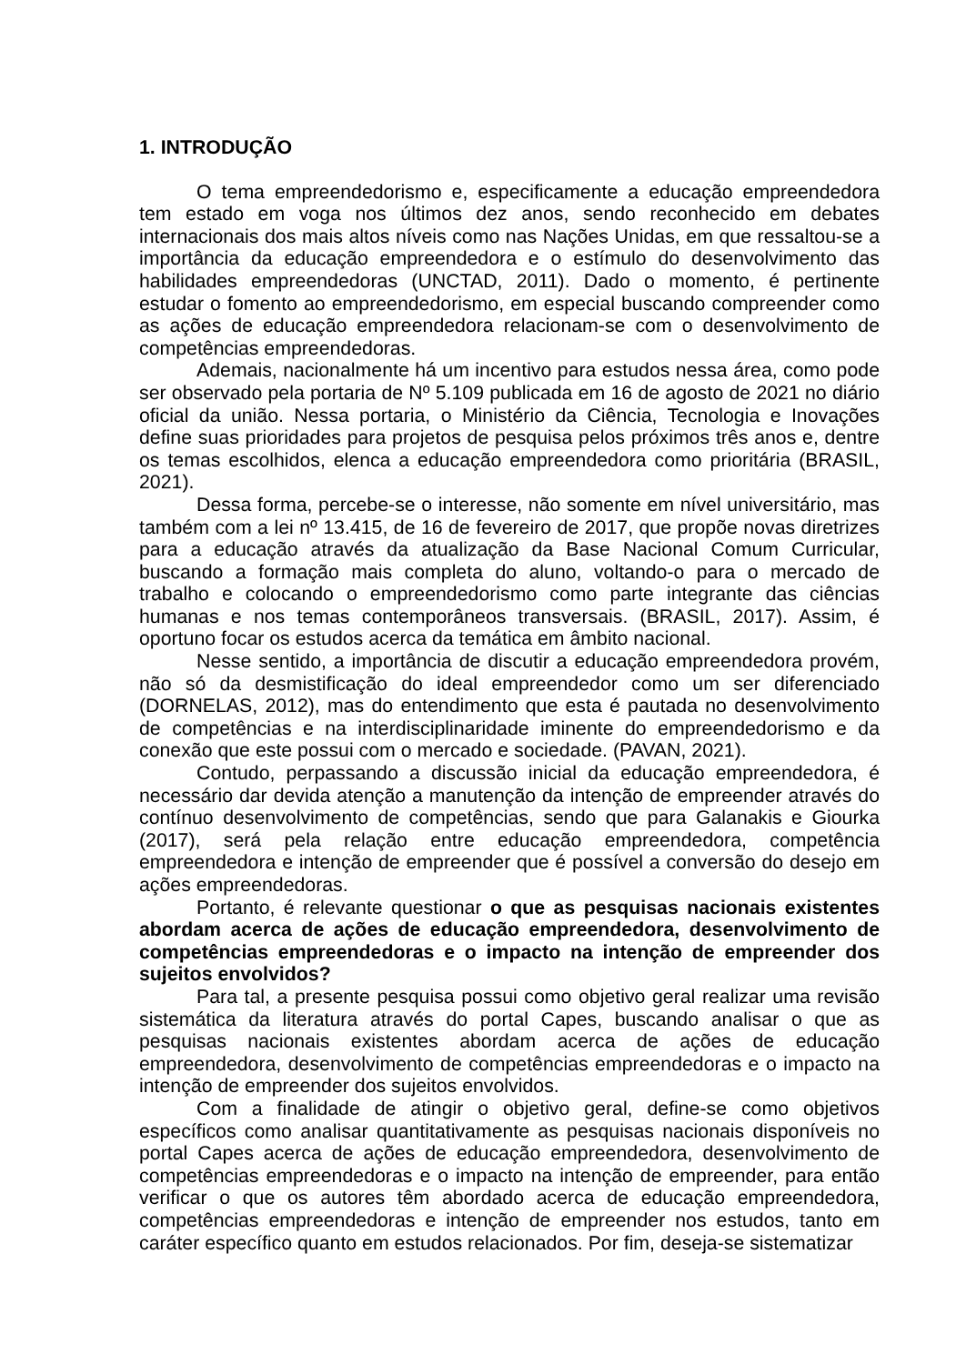1. INTRODUÇÃO
O tema empreendedorismo e, especificamente a educação empreendedora tem estado em voga nos últimos dez anos, sendo reconhecido em debates internacionais dos mais altos níveis como nas Nações Unidas, em que ressaltou-se a importância da educação empreendedora e o estímulo do desenvolvimento das habilidades empreendedoras (UNCTAD, 2011). Dado o momento, é pertinente estudar o fomento ao empreendedorismo, em especial buscando compreender como as ações de educação empreendedora relacionam-se com o desenvolvimento de competências empreendedoras.
Ademais, nacionalmente há um incentivo para estudos nessa área, como pode ser observado pela portaria de Nº 5.109 publicada em 16 de agosto de 2021 no diário oficial da união. Nessa portaria, o Ministério da Ciência, Tecnologia e Inovações define suas prioridades para projetos de pesquisa pelos próximos três anos e, dentre os temas escolhidos, elenca a educação empreendedora como prioritária (BRASIL, 2021).
Dessa forma, percebe-se o interesse, não somente em nível universitário, mas também com a lei nº 13.415, de 16 de fevereiro de 2017, que propõe novas diretrizes para a educação através da atualização da Base Nacional Comum Curricular, buscando a formação mais completa do aluno, voltando-o para o mercado de trabalho e colocando o empreendedorismo como parte integrante das ciências humanas e nos temas contemporâneos transversais. (BRASIL, 2017). Assim, é oportuno focar os estudos acerca da temática em âmbito nacional.
Nesse sentido, a importância de discutir a educação empreendedora provém, não só da desmistificação do ideal empreendedor como um ser diferenciado (DORNELAS, 2012), mas do entendimento que esta é pautada no desenvolvimento de competências e na interdisciplinaridade iminente do empreendedorismo e da conexão que este possui com o mercado e sociedade. (PAVAN, 2021).
Contudo, perpassando a discussão inicial da educação empreendedora, é necessário dar devida atenção a manutenção da intenção de empreender através do contínuo desenvolvimento de competências, sendo que para Galanakis e Giourka (2017), será pela relação entre educação empreendedora, competência empreendedora e intenção de empreender que é possível a conversão do desejo em ações empreendedoras.
Portanto, é relevante questionar o que as pesquisas nacionais existentes abordam acerca de ações de educação empreendedora, desenvolvimento de competências empreendedoras e o impacto na intenção de empreender dos sujeitos envolvidos?
Para tal, a presente pesquisa possui como objetivo geral realizar uma revisão sistemática da literatura através do portal Capes, buscando analisar o que as pesquisas nacionais existentes abordam acerca de ações de educação empreendedora, desenvolvimento de competências empreendedoras e o impacto na intenção de empreender dos sujeitos envolvidos.
Com a finalidade de atingir o objetivo geral, define-se como objetivos específicos como analisar quantitativamente as pesquisas nacionais disponíveis no portal Capes acerca de ações de educação empreendedora, desenvolvimento de competências empreendedoras e o impacto na intenção de empreender, para então verificar o que os autores têm abordado acerca de educação empreendedora, competências empreendedoras e intenção de empreender nos estudos, tanto em caráter específico quanto em estudos relacionados. Por fim, deseja-se sistematizar